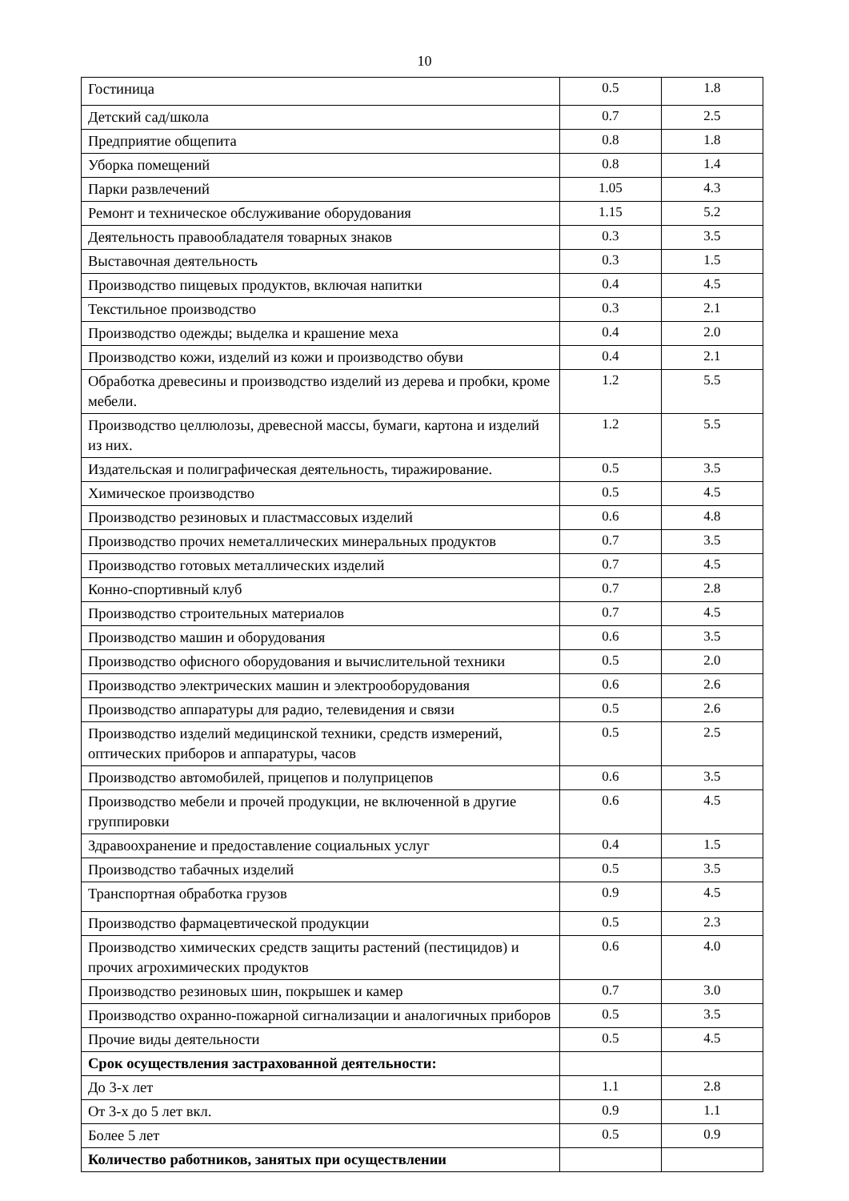10
| Гостиница | 0.5 | 1.8 |
| Детский сад/школа | 0.7 | 2.5 |
| Предприятие общепита | 0.8 | 1.8 |
| Уборка помещений | 0.8 | 1.4 |
| Парки развлечений | 1.05 | 4.3 |
| Ремонт и техническое обслуживание оборудования | 1.15 | 5.2 |
| Деятельность правообладателя товарных знаков | 0.3 | 3.5 |
| Выставочная деятельность | 0.3 | 1.5 |
| Производство пищевых продуктов, включая напитки | 0.4 | 4.5 |
| Текстильное производство | 0.3 | 2.1 |
| Производство одежды; выделка и крашение меха | 0.4 | 2.0 |
| Производство кожи, изделий из кожи и производство обуви | 0.4 | 2.1 |
| Обработка древесины и производство изделий из дерева и пробки, кроме мебели. | 1.2 | 5.5 |
| Производство целлюлозы, древесной массы, бумаги, картона и изделий из них. | 1.2 | 5.5 |
| Издательская и полиграфическая деятельность, тиражирование. | 0.5 | 3.5 |
| Химическое производство | 0.5 | 4.5 |
| Производство резиновых и пластмассовых изделий | 0.6 | 4.8 |
| Производство прочих неметаллических минеральных продуктов | 0.7 | 3.5 |
| Производство готовых металлических изделий | 0.7 | 4.5 |
| Конно-спортивный клуб | 0.7 | 2.8 |
| Производство строительных материалов | 0.7 | 4.5 |
| Производство машин и оборудования | 0.6 | 3.5 |
| Производство офисного оборудования и вычислительной техники | 0.5 | 2.0 |
| Производство электрических машин и электрооборудования | 0.6 | 2.6 |
| Производство аппаратуры для радио, телевидения и связи | 0.5 | 2.6 |
| Производство изделий медицинской техники, средств измерений, оптических приборов и аппаратуры, часов | 0.5 | 2.5 |
| Производство автомобилей, прицепов и полуприцепов | 0.6 | 3.5 |
| Производство мебели и прочей продукции, не включенной в другие группировки | 0.6 | 4.5 |
| Здравоохранение и предоставление социальных услуг | 0.4 | 1.5 |
| Производство табачных изделий | 0.5 | 3.5 |
| Транспортная обработка грузов | 0.9 | 4.5 |
| Производство фармацевтической продукции | 0.5 | 2.3 |
| Производство химических средств защиты растений (пестицидов) и прочих агрохимических продуктов | 0.6 | 4.0 |
| Производство резиновых шин, покрышек и камер | 0.7 | 3.0 |
| Производство охранно-пожарной сигнализации и аналогичных приборов | 0.5 | 3.5 |
| Прочие виды деятельности | 0.5 | 4.5 |
| Срок осуществления застрахованной деятельности: | | |
| До 3-х лет | 1.1 | 2.8 |
| От 3-х до 5 лет вкл. | 0.9 | 1.1 |
| Более 5 лет | 0.5 | 0.9 |
| Количество работников, занятых при осуществлении | | |